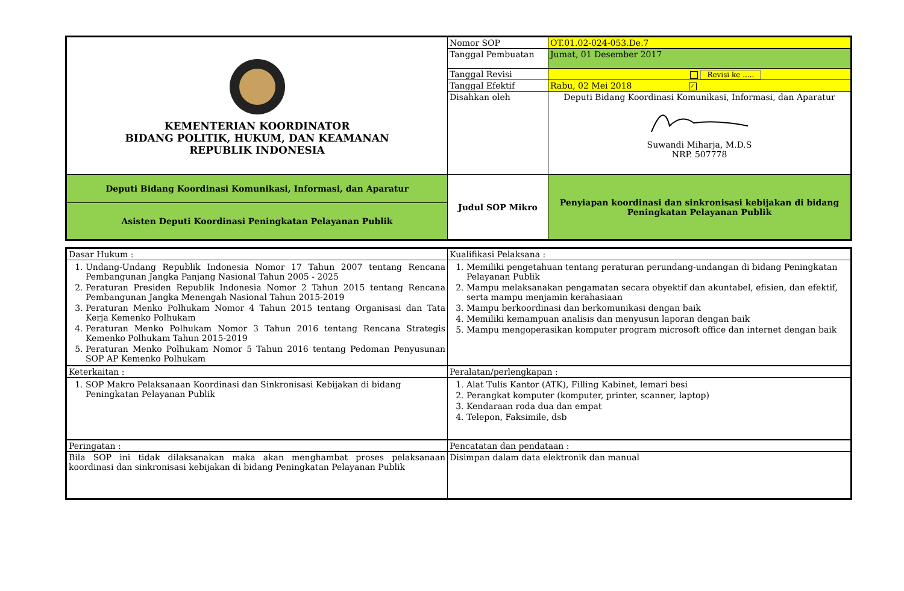| KEMENTERIAN KOORDINATOR BIDANG POLITIK, HUKUM, DAN KEAMANAN REPUBLIK INDONESIA | Nomor SOP | OT.01.02-024-053.De.7 |
| | Tanggal Pembuatan | Jumat, 01 Desember 2017 |
| | Tanggal Revisi | Revisi ke ..... |
| | Tanggal Efektif | Rabu, 02 Mei 2018 ✓ |
| | Disahkan oleh | Deputi Bidang Koordinasi Komunikasi, Informasi, dan Aparatur Suwandi Miharja, M.D.S NRP. 507778 |
| Deputi Bidang Koordinasi Komunikasi, Informasi, dan Aparatur | Judul SOP Mikro | Penyiapan koordinasi dan sinkronisasi kebijakan di bidang Peningkatan Pelayanan Publik |
| Asisten Deputi Koordinasi Peningkatan Pelayanan Publik | | |
| Dasar Hukum : | Kualifikasi Pelaksana : |
| 1. Undang-Undang Republik Indonesia Nomor 17 Tahun 2007 tentang Rencana Pembangunan Jangka Panjang Nasional Tahun 2005 - 2025 2. Peraturan Presiden Republik Indonesia Nomor 2 Tahun 2015 tentang Rencana Pembangunan Jangka Menengah Nasional Tahun 2015-2019 3. Peraturan Menko Polhukam Nomor 4 Tahun 2015 tentang Organisasi dan Tata Kerja Kemenko Polhukam 4. Peraturan Menko Polhukam Nomor 3 Tahun 2016 tentang Rencana Strategis Kemenko Polhukam Tahun 2015-2019 5. Peraturan Menko Polhukam Nomor 5 Tahun 2016 tentang Pedoman Penyusunan SOP AP Kemenko Polhukam | 1. Memiliki pengetahuan tentang peraturan perundang-undangan di bidang Peningkatan Pelayanan Publik 2. Mampu melaksanakan pengamatan secara obyektif dan akuntabel, efisien, dan efektif, serta mampu menjamin kerahasiaan 3. Mampu berkoordinasi dan berkomunikasi dengan baik 4. Memiliki kemampuan analisis dan menyusun laporan dengan baik 5. Mampu mengoperasikan komputer program microsoft office dan internet dengan baik |
| Keterkaitan : | Peralatan/perlengkapan : |
| 1. SOP Makro Pelaksanaan Koordinasi dan Sinkronisasi Kebijakan di bidang Peningkatan Pelayanan Publik | 1. Alat Tulis Kantor (ATK), Filling Kabinet, lemari besi 2. Perangkat komputer (komputer, printer, scanner, laptop) 3. Kendaraan roda dua dan empat 4. Telepon, Faksimile, dsb |
| Peringatan : | Pencatatan dan pendataan : |
| Bila SOP ini tidak dilaksanakan maka akan menghambat proses pelaksanaan koordinasi dan sinkronisasi kebijakan di bidang Peningkatan Pelayanan Publik | Disimpan dalam data elektronik dan manual |